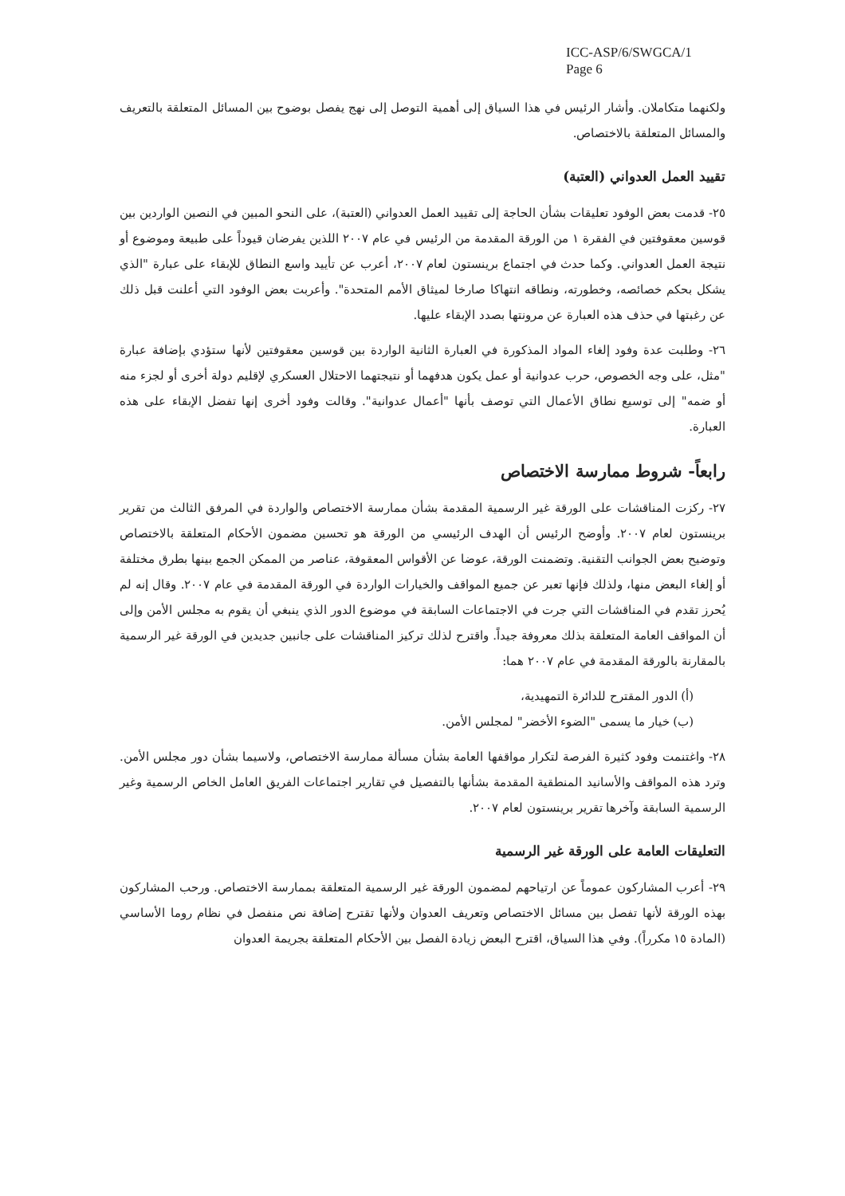ICC-ASP/6/SWGCA/1
Page 6
ولكنهما متكاملان. وأشار الرئيس في هذا السياق إلى أهمية التوصل إلى نهج يفصل بوضوح بين المسائل المتعلقة بالتعريف والمسائل المتعلقة بالاختصاص.
تقييد العمل العدواني (العتبة)
٢٥- قدمت بعض الوفود تعليقات بشأن الحاجة إلى تقييد العمل العدواني (العتبة)، على النحو المبين في النصين الواردين بين قوسين معقوفتين في الفقرة ١ من الورقة المقدمة من الرئيس في عام ٢٠٠٧ اللذين يفرضان قيوداً على طبيعة وموضوع أو نتيجة العمل العدواني. وكما حدث في اجتماع برينستون لعام ٢٠٠٧، أعرب عن تأييد واسع النطاق للإبقاء على عبارة "الذي يشكل بحكم خصائصه، وخطورته، ونطاقه انتهاكا صارخا لميثاق الأمم المتحدة". وأعربت بعض الوفود التي أعلنت قبل ذلك عن رغبتها في حذف هذه العبارة عن مرونتها بصدد الإبقاء عليها.
٢٦- وطلبت عدة وفود إلغاء المواد المذكورة في العبارة الثانية الواردة بين قوسين معقوفتين لأنها ستؤدي بإضافة عبارة "مثل، على وجه الخصوص، حرب عدوانية أو عمل يكون هدفهما أو نتيجتهما الاحتلال العسكري لإقليم دولة أخرى أو لجزء منه أو ضمه" إلى توسيع نطاق الأعمال التي توصف بأنها "أعمال عدوانية". وقالت وفود أخرى إنها تفضل الإبقاء على هذه العبارة.
رابعاً- شروط ممارسة الاختصاص
٢٧- ركزت المناقشات على الورقة غير الرسمية المقدمة بشأن ممارسة الاختصاص والواردة في المرفق الثالث من تقرير برينستون لعام ٢٠٠٧. وأوضح الرئيس أن الهدف الرئيسي من الورقة هو تحسين مضمون الأحكام المتعلقة بالاختصاص وتوضيح بعض الجوانب التقنية. وتضمنت الورقة، عوضا عن الأقواس المعقوفة، عناصر من الممكن الجمع بينها بطرق مختلفة أو إلغاء البعض منها، ولذلك فإنها تعبر عن جميع المواقف والخيارات الواردة في الورقة المقدمة في عام ٢٠٠٧. وقال إنه لم يُحرز تقدم في المناقشات التي جرت في الاجتماعات السابقة في موضوع الدور الذي ينبغي أن يقوم به مجلس الأمن وإلى أن المواقف العامة المتعلقة بذلك معروفة جيداً. واقترح لذلك تركيز المناقشات على جانبين جديدين في الورقة غير الرسمية بالمقارنة بالورقة المقدمة في عام ٢٠٠٧ هما:
(أ) الدور المقترح للدائرة التمهيدية،
(ب) خيار ما يسمى "الضوء الأخضر" لمجلس الأمن.
٢٨- واغتنمت وفود كثيرة الفرصة لتكرار مواقفها العامة بشأن مسألة ممارسة الاختصاص، ولاسيما بشأن دور مجلس الأمن. وترد هذه المواقف والأسانيد المنطقية المقدمة بشأنها بالتفصيل في تقارير اجتماعات الفريق العامل الخاص الرسمية وغير الرسمية السابقة وآخرها تقرير برينستون لعام ٢٠٠٧.
التعليقات العامة على الورقة غير الرسمية
٢٩- أعرب المشاركون عموماً عن ارتياحهم لمضمون الورقة غير الرسمية المتعلقة بممارسة الاختصاص. ورحب المشاركون بهذه الورقة لأنها تفصل بين مسائل الاختصاص وتعريف العدوان ولأنها تقترح إضافة نص منفصل في نظام روما الأساسي (المادة ١٥ مكرراً). وفي هذا السياق، اقترح البعض زيادة الفصل بين الأحكام المتعلقة بجريمة العدوان